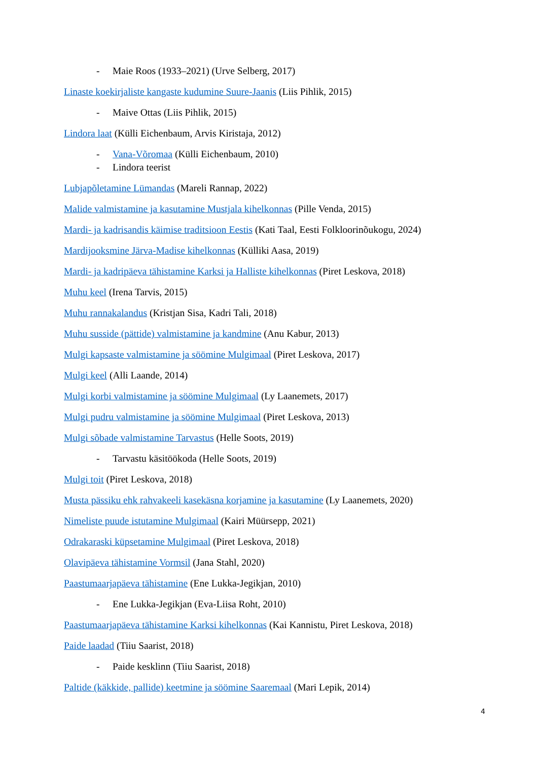- Maie Roos (1933–2021) (Urve Selberg, 2017)
Linaste koekirjaliste kangaste kudumine Suure-Jaanis (Liis Pihlik, 2015)
- Maive Ottas (Liis Pihlik, 2015)
Lindora laat (Külli Eichenbaum, Arvis Kiristaja, 2012)
- Vana-Võromaa (Külli Eichenbaum, 2010)
- Lindora teerist
Lubjapõletamine Lümandas (Mareli Rannap, 2022)
Malide valmistamine ja kasutamine Mustjala kihelkonnas (Pille Venda, 2015)
Mardi- ja kadrisandis käimise traditsioon Eestis (Kati Taal, Eesti Folkloorinõukogu, 2024)
Mardijooksmine Järva-Madise kihelkonnas (Külliki Aasa, 2019)
Mardi- ja kadripäeva tähistamine Karksi ja Halliste kihelkonnas (Piret Leskova, 2018)
Muhu keel (Irena Tarvis, 2015)
Muhu rannakalandus (Kristjan Sisa, Kadri Tali, 2018)
Muhu susside (pättide) valmistamine ja kandmine (Anu Kabur, 2013)
Mulgi kapsaste valmistamine ja söömine Mulgimaal (Piret Leskova, 2017)
Mulgi keel (Alli Laande, 2014)
Mulgi korbi valmistamine ja söömine Mulgimaal (Ly Laanemets, 2017)
Mulgi pudru valmistamine ja söömine Mulgimaal (Piret Leskova, 2013)
Mulgi sõbade valmistamine Tarvastus (Helle Soots, 2019)
- Tarvastu käsitöökoda (Helle Soots, 2019)
Mulgi toit (Piret Leskova, 2018)
Musta pässiku ehk rahvakeeli kasekäsna korjamine ja kasutamine (Ly Laanemets, 2020)
Nimeliste puude istutamine Mulgimaal (Kairi Müürsepp, 2021)
Odrakaraski küpsetamine Mulgimaal (Piret Leskova, 2018)
Olavipäeva tähistamine Vormsil (Jana Stahl, 2020)
Paastumaarjapäeva tähistamine (Ene Lukka-Jegikjan, 2010)
- Ene Lukka-Jegikjan (Eva-Liisa Roht, 2010)
Paastumaarjapäeva tähistamine Karksi kihelkonnas (Kai Kannistu, Piret Leskova, 2018)
Paide laadad (Tiiu Saarist, 2018)
- Paide kesklinn (Tiiu Saarist, 2018)
Paltide (käkkide, pallide) keetmine ja söömine Saaremaal (Mari Lepik, 2014)
4